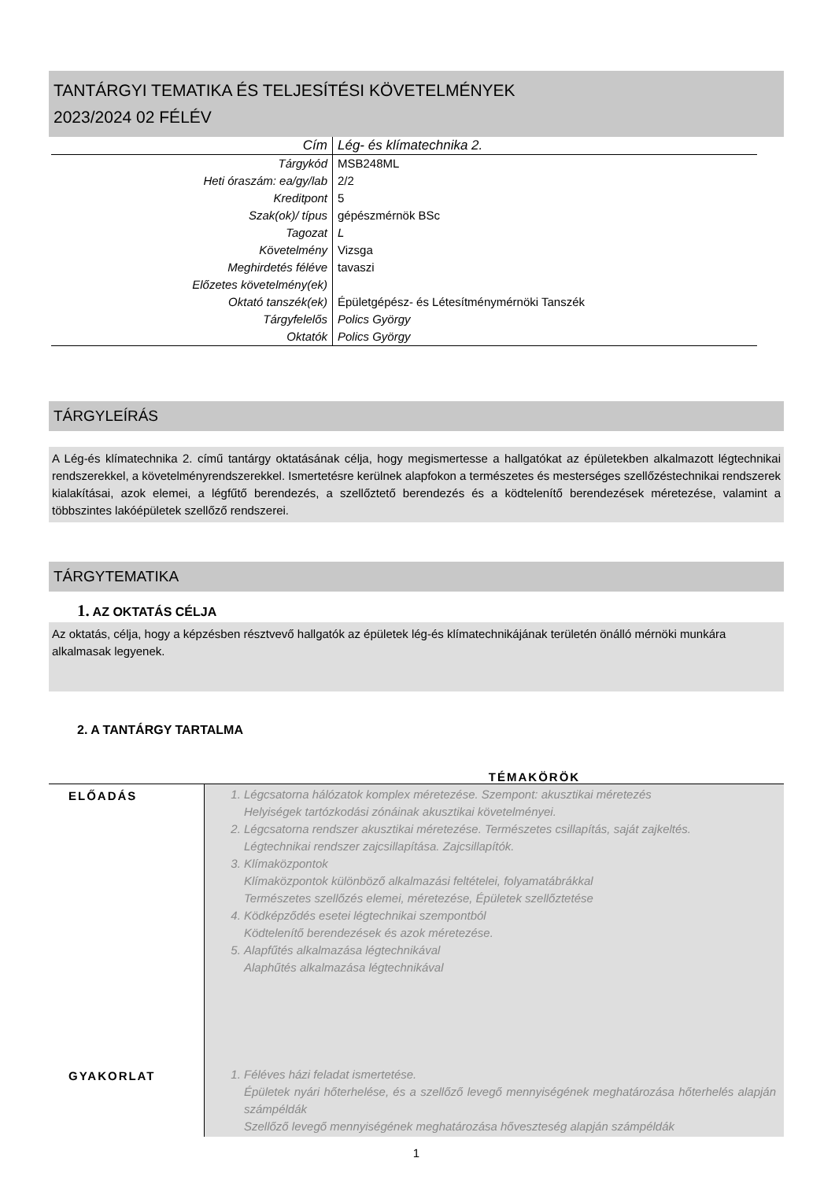TANTÁRGYI TEMATIKA ÉS TELJESÍTÉSI KÖVETELMÉNYEK
2023/2024 02 FÉLÉV
| Cím | Lég- és klímatechnika 2. |
| Tárgykód | MSB248ML |
| Heti óraszám: ea/gy/lab | 2/2 |
| Kreditpont | 5 |
| Szak(ok)/ típus | gépészmérnök BSc |
| Tagozat | L |
| Követelmény | Vizsga |
| Meghirdetés féléve | tavaszi |
| Előzetes követelmény(ek) | |
| Oktató tanszék(ek) | Épületgépész- és Létesítménymérnöki Tanszék |
| Tárgyfelelős | Polics György |
| Oktatók | Polics György |
TÁRGYLEÍRÁS
A Lég-és klímatechnika 2. című tantárgy oktatásának célja, hogy megismertesse a hallgatókat az épületekben alkalmazott légtechnikai rendszerekkel, a követelményrendszerekkel. Ismertetésre kerülnek alapfokon a természetes és mesterséges szellőzéstechnikai rendszerek kialakításai, azok elemei, a légfűtő berendezés, a szellőztető berendezés és a ködtelenítő berendezések méretezése, valamint a többszintes lakóépületek szellőző rendszerei.
TÁRGYTEMATIKA
1. AZ OKTATÁS CÉLJA
Az oktatás, célja, hogy a képzésben résztvevő hallgatók az épületek lég-és klímatechnikájának területén önálló mérnöki munkára alkalmasak legyenek.
2. A TANTÁRGY TARTALMA
TÉMAKÖRÖK
| ELŐADÁS | 1. Légcsatorna hálózatok komplex méretezése. Szempont: akusztikai méretezés Helyiségek tartózkodási zónáinak akusztikai követelményei. 2. Légcsatorna rendszer akusztikai méretezése. Természetes csillapítás, saját zajkeltés. Légtechnikai rendszer zajcsillapítása. Zajcsillapítók. 3. Klímaközpontok Klímaközpontok különböző alkalmazási feltételei, folyamatábrákkal Természetes szellőzés elemei, méretezése, Épületek szellőztetése 4. Ködképződés esetei légtechnikai szempontból Ködtelenítő berendezések és azok méretezése. 5. Alapfűtés alkalmazása légtechnikával Alaphűtés alkalmazása légtechnikával |
| GYAKORLAT | 1. Féléves házi feladat ismertetése. Épületek nyári hőterhelése, és a szellőző levegő mennyiségének meghatározása hőterhelés alapján számpéldák Szellőző levegő mennyiségének meghatározása hőveszteség alapján számpéldák |
1